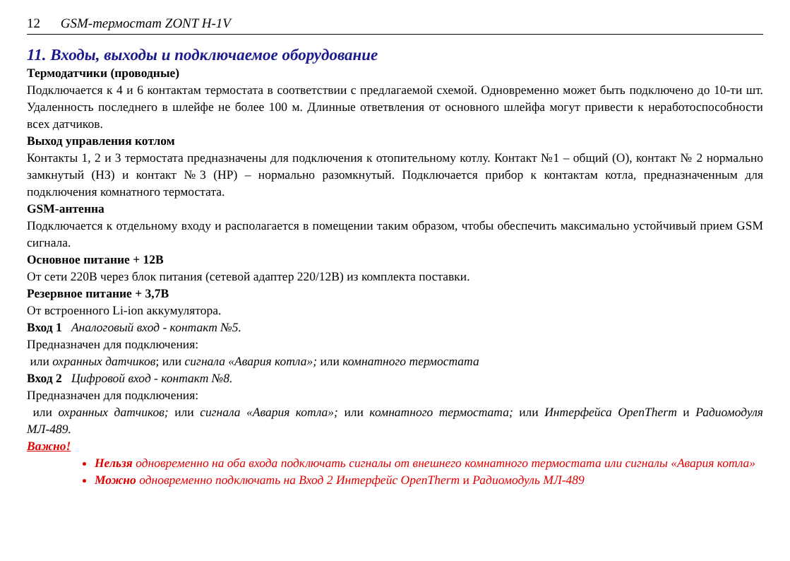12 GSM-термостат ZONT H-1V
11. Входы, выходы и подключаемое оборудование
Термодатчики (проводные)
Подключается к 4 и 6 контактам термостата в соответствии с предлагаемой схемой. Одновременно может быть подключено до 10-ти шт. Удаленность последнего в шлейфе не более 100 м. Длинные ответвления от основного шлейфа могут привести к неработоспособности всех датчиков.
Выход управления котлом
Контакты 1, 2 и 3 термостата предназначены для подключения к отопительному котлу. Контакт №1 – общий (О), контакт № 2 нормально замкнутый (НЗ) и контакт №3 (НР) – нормально разомкнутый. Подключается прибор к контактам котла, предназначенным для подключения комнатного термостата.
GSM-антенна
Подключается к отдельному входу и располагается в помещении таким образом, чтобы обеспечить максимально устойчивый прием GSM сигнала.
Основное питание + 12В
От сети 220В через блок питания (сетевой адаптер 220/12В) из комплекта поставки.
Резервное питание + 3,7В
От встроенного Li-ion аккумулятора.
Вход 1 Аналоговый вход - контакт №5.
Предназначен для подключения:
или охранных датчиков; или сигнала «Авария котла»; или комнатного термостата
Вход 2 Цифровой вход - контакт №8.
Предназначен для подключения:
или охранных датчиков; или сигнала «Авария котла»; или комнатного термостата; или Интерфейса OpenTherm и Радиомодуля МЛ-489.
Важно!
Нельзя одновременно на оба входа подключать сигналы от внешнего комнатного термостата или сигналы «Авария котла»
Можно одновременно подключать на Вход 2 Интерфейс OpenTherm и Радиомодуль МЛ-489